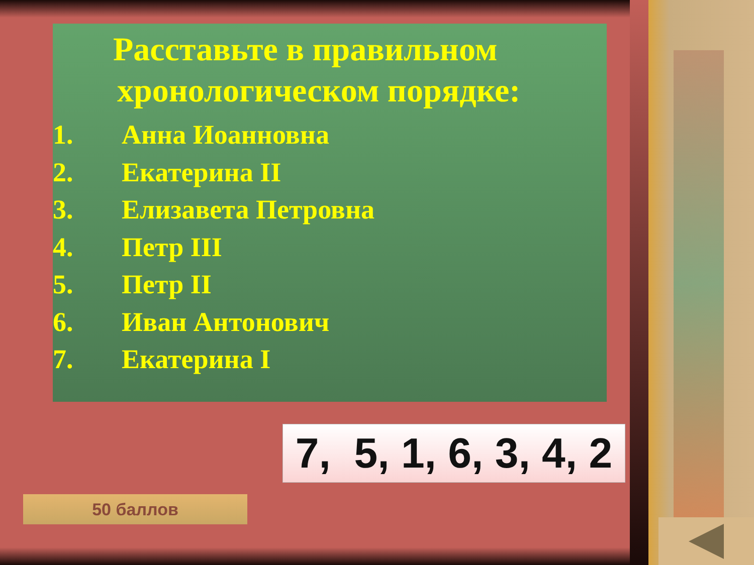Расставьте в правильном
хронологическом порядке:
1. Анна Иоанновна
2. Екатерина II
3. Елизавета Петровна
4. Петр III
5. Петр II
6. Иван Антонович
7. Екатерина I
7, 5, 1, 6, 3, 4, 2
50 баллов